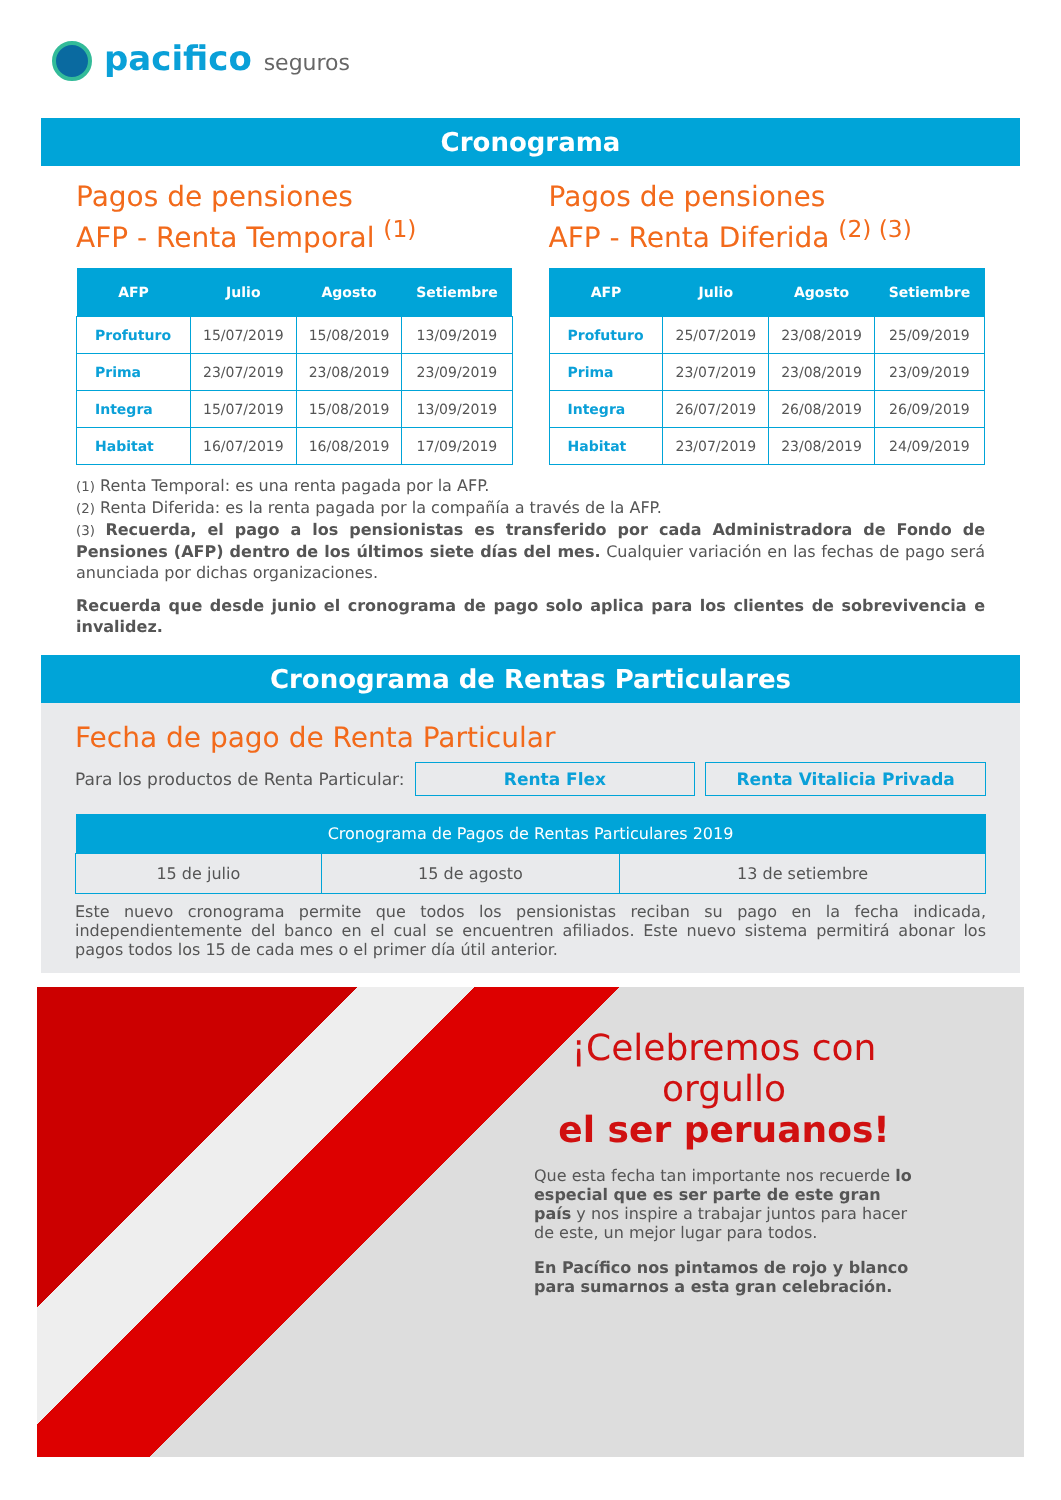pacifico seguros
Cronograma
Pagos de pensiones
AFP - Renta Temporal <sup>(1)</sup>
| AFP | Julio | Agosto | Setiembre |
| --- | --- | --- | --- |
| Profuturo | 15/07/2019 | 15/08/2019 | 13/09/2019 |
| Prima | 23/07/2019 | 23/08/2019 | 23/09/2019 |
| Integra | 15/07/2019 | 15/08/2019 | 13/09/2019 |
| Habitat | 16/07/2019 | 16/08/2019 | 17/09/2019 |
Pagos de pensiones
AFP - Renta Diferida <sup>(2) (3)</sup>
| AFP | Julio | Agosto | Setiembre |
| --- | --- | --- | --- |
| Profuturo | 25/07/2019 | 23/08/2019 | 25/09/2019 |
| Prima | 23/07/2019 | 23/08/2019 | 23/09/2019 |
| Integra | 26/07/2019 | 26/08/2019 | 26/09/2019 |
| Habitat | 23/07/2019 | 23/08/2019 | 24/09/2019 |
(1) Renta Temporal: es una renta pagada por la AFP.
(2) Renta Diferida: es la renta pagada por la compañía a través de la AFP.
(3) Recuerda, el pago a los pensionistas es transferido por cada Administradora de Fondo de Pensiones (AFP) dentro de los últimos siete días del mes. Cualquier variación en las fechas de pago será anunciada por dichas organizaciones.
Recuerda que desde junio el cronograma de pago solo aplica para los clientes de sobrevivencia e invalidez.
Cronograma de Rentas Particulares
Fecha de pago de Renta Particular
Para los productos de Renta Particular: Renta Flex Renta Vitalicia Privada
| Cronograma de Pagos de Rentas Particulares 2019 | | |
| --- | --- | --- |
| 15 de julio | 15 de agosto | 13 de setiembre |
Este nuevo cronograma permite que todos los pensionistas reciban su pago en la fecha indicada, independientemente del banco en el cual se encuentren afiliados. Este nuevo sistema permitirá abonar los pagos todos los 15 de cada mes o el primer día útil anterior.
¡Celebremos con orgullo
el ser peruanos!
Que esta fecha tan importante nos recuerde lo especial que es ser parte de este gran país y nos inspire a trabajar juntos para hacer de este, un mejor lugar para todos.
En Pacífico nos pintamos de rojo y blanco para sumarnos a esta gran celebración.